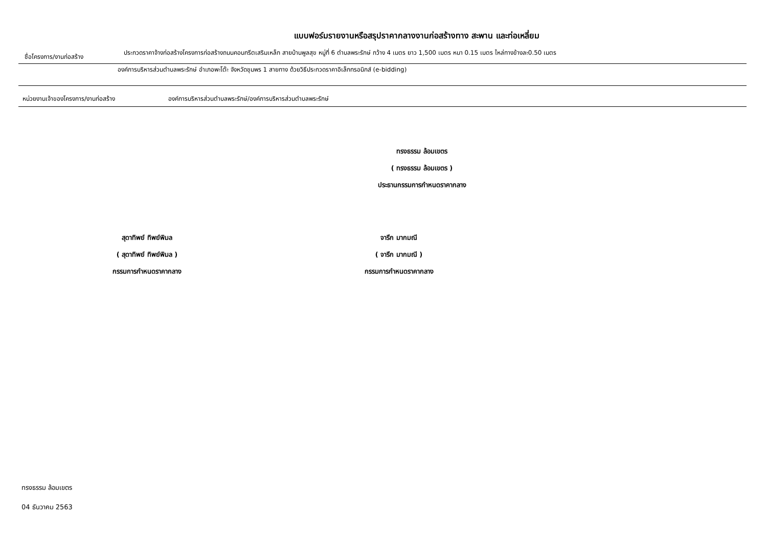แบบฟอร์มรายงานหรือสรุปราคากลางงานก่อสร้างทาง สะพาน และท่อเหลี่ยม
ชื่อโครงการ/งานก่อสร้าง
ประกวดราคาจ้างก่อสร้างโครงการก่อสร้างถนนคอนกรีตเสริมเหล็ก สายบ้านพูลสุข หมู่ที่ 6 ตำบลพระรักษ์ กว้าง 4 เมตร ยาว 1,500 เมตร หนา 0.15 เมตร ไหล่ทางข้างละ0.50 เมตร
องค์การบริหารส่วนตำบลพระรักษ์ อำเภอพะโต๊ะ จังหวัดชุมพร 1 สายทาง ด้วยวิธีประกวดราคาอิเล็กทรอนิกส์ (e-bidding)
หน่วยงานเจ้าของโครงการ/งานก่อสร้าง องค์การบริหารส่วนตำบลพระรักษ์/องค์การบริหารส่วนตำบลพระรักษ์
ทรงธรรม ล้อมเขตร
( ทรงธรรม ล้อมเขตร )
ประธานกรรมการกำหนดราคากลาง
สุดาทิพย์ ทิพย์พิมล
( สุดาทิพย์ ทิพย์พิมล )
กรรมการกำหนดราคากลาง
จารึก มากมณี
( จารึก มากมณี )
กรรมการกำหนดราคากลาง
ทรงธรรม ล้อมเขตร
04 ธันวาคม 2563